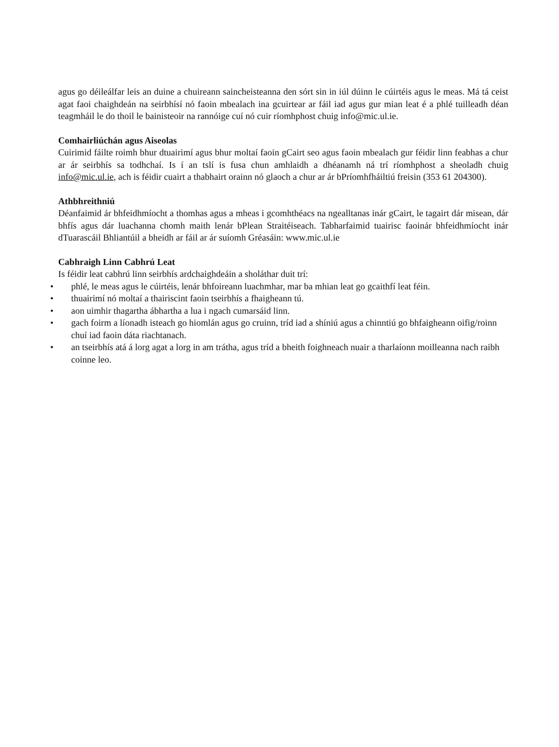agus go déileálfar leis an duine a chuireann saincheisteanna den sórt sin in iúl dúinn le cúirtéis agus le meas. Má tá ceist agat faoi chaighdeán na seirbhísí nó faoin mbealach ina gcuirtear ar fáil iad agus gur mian leat é a phlé tuilleadh déan teagmháil le do thoil le bainisteoir na rannóige cuí nó cuir ríomhphost chuig info@mic.ul.ie.
Comhairliúchán agus Aiseolas
Cuirimid fáilte roimh bhur dtuairimí agus bhur moltaí faoin gCairt seo agus faoin mbealach gur féidir linn feabhas a chur ar ár seirbhís sa todhchaí. Is í an tslí is fusa chun amhlaidh a dhéanamh ná trí ríomhphost a sheoladh chuig info@mic.ul.ie, ach is féidir cuairt a thabhairt orainn nó glaoch a chur ar ár bPríomhfháiltiú freisin (353 61 204300).
Athbhreithniú
Déanfaimid ár bhfeidhmíocht a thomhas agus a mheas i gcomhthéacs na ngealltanas inár gCairt, le tagairt dár misean, dár bhfís agus dár luachanna chomh maith lenár bPlean Straitéiseach. Tabharfaimid tuairisc faoinár bhfeidhmíocht inár dTuarascáil Bhliantúil a bheidh ar fáil ar ár suíomh Gréasáin: www.mic.ul.ie
Cabhraigh Linn Cabhrú Leat
Is féidir leat cabhrú linn seirbhís ardchaighdeáin a sholáthar duit trí:
• phlé, le meas agus le cúirtéis, lenár bhfoireann luachmhar, mar ba mhian leat go gcaithfí leat féin.
• thuairimí nó moltaí a thairiscint faoin tseirbhís a fhaigheann tú.
• aon uimhir thagartha ábhartha a lua i ngach cumarsáid linn.
• gach foirm a líonadh isteach go hiomlán agus go cruinn, tríd iad a shíniú agus a chinntiú go bhfaigheann oifig/roinn chuí iad faoin dáta riachtanach.
• an tseirbhís atá á lorg agat a lorg in am trátha, agus tríd a bheith foighneach nuair a tharlaíonn moilleanna nach raibh coinne leo.